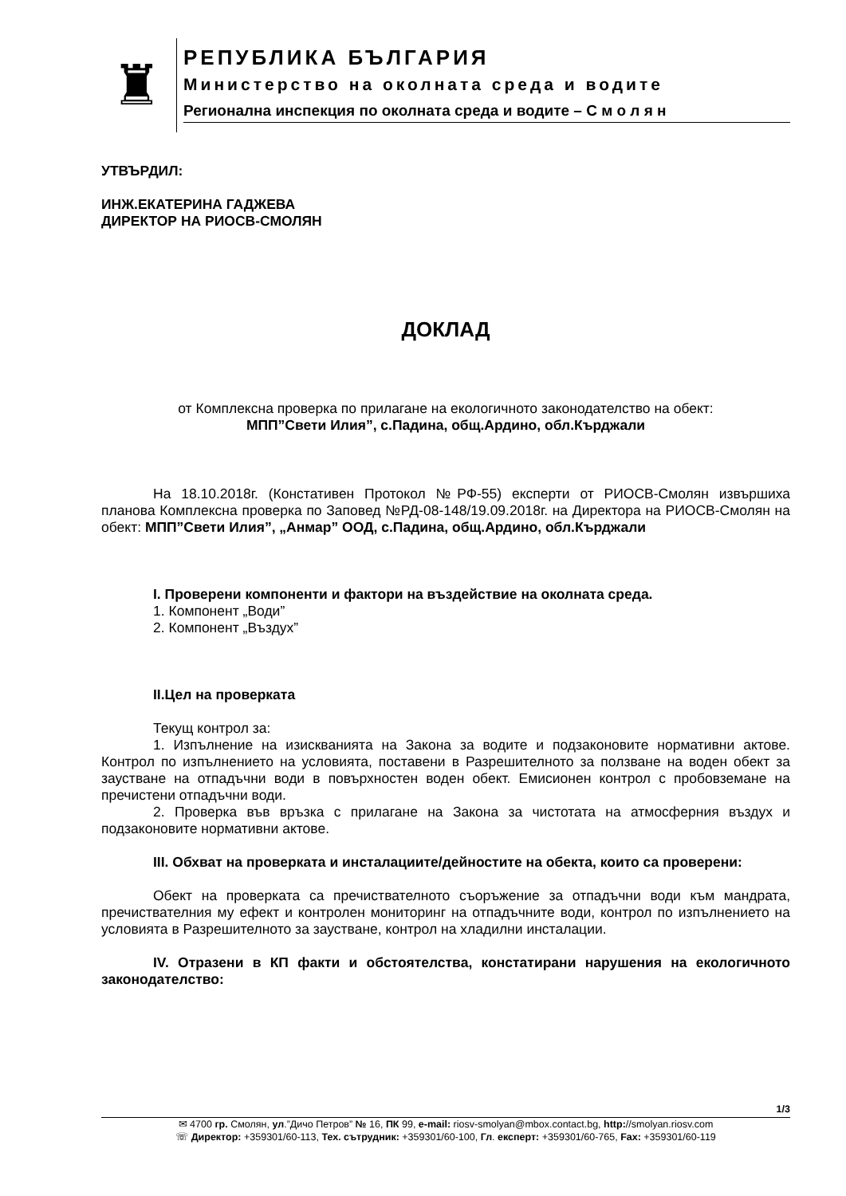♜
РЕПУБЛИКА БЪЛГАРИЯ
Министерство на околната среда и водите
Регионална инспекция по околната среда и водите – С м о л я н
УТВЪРДИЛ:
ИНЖ.ЕКАТЕРИНА ГАДЖЕВА
ДИРЕКТОР НА РИОСВ-СМОЛЯН
ДОКЛАД
от Комплексна проверка по прилагане на екологичното законодателство на обект:
МПП”Свети Илия”, с.Падина, общ.Ардино, обл.Кърджали
На 18.10.2018г. (Констативен Протокол №РФ-55) експерти от РИОСВ-Смолян извършиха планова Комплексна проверка по Заповед №РД-08-148/19.09.2018г. на Директора на РИОСВ-Смолян на обект: МПП”Свети Илия”, „Анмар” ООД, с.Падина, общ.Ардино, обл.Кърджали
I. Проверени компоненти и фактори на въздействие на околната среда.
1. Компонент „Води”
2. Компонент „Въздух”
II.Цел на проверката
Текущ контрол за:
1. Изпълнение на изискванията на Закона за водите и подзаконовите нормативни актове. Контрол по изпълнението на условията, поставени в Разрешителното за ползване на воден обект за заустване на отпадъчни води в повърхностен воден обект. Емисионен контрол с пробовземане на пречистени отпадъчни води.
2. Проверка във връзка с прилагане на Закона за чистотата на атмосферния въздух и подзаконовите нормативни актове.
III. Обхват на проверката и инсталациите/дейностите на обекта, които са проверени:
Обект на проверката са пречиствателното съоръжение за отпадъчни води към мандрата, пречиствателния му ефект и контролен мониторинг на отпадъчните води, контрол по изпълнението на условията в Разрешителното за заустване, контрол на хладилни инсталации.
IV. Отразени в КП факти и обстоятелства, констатирани нарушения на екологичното законодателство:
1/3
✉ 4700 гр. Смолян, ул.”Дичо Петров” № 16, ПК 99, e-mail: riosv-smolyan@mbox.contact.bg, http://smolyan.riosv.com
☏ Директор: +359301/60-113, Тех. сътрудник: +359301/60-100, Гл. експерт: +359301/60-765, Fax: +359301/60-119